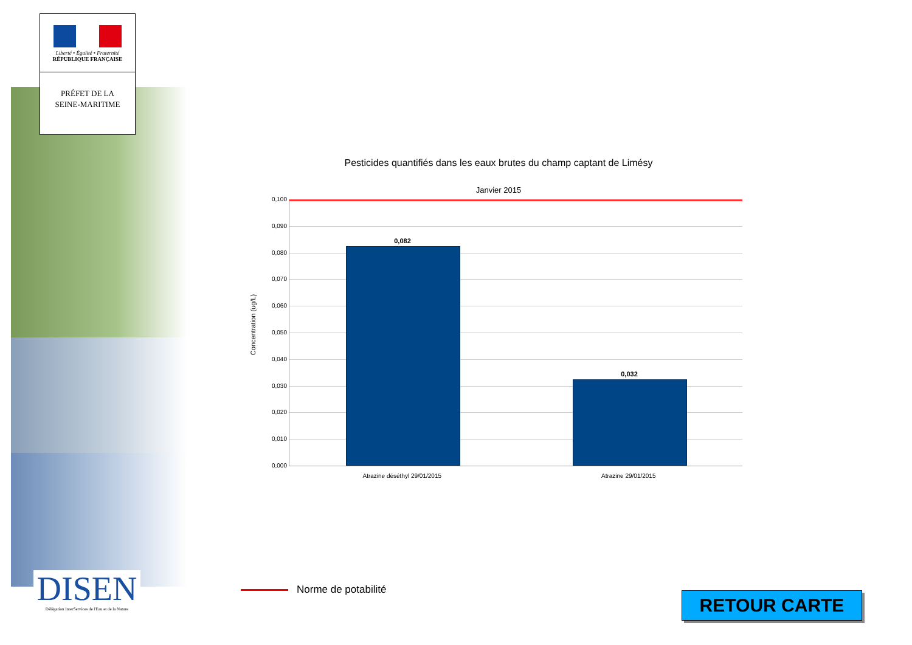Liberté • Égalité • Fraternité
RÉPUBLIQUE FRANÇAISE
PRÉFET DE LA
SEINE-MARITIME
DISEN
Délégation InterServices de l'Eau et de la Nature
Pesticides quantifiés dans les eaux brutes du champ captant de Limésy
Janvier 2015
Concentration (ug/L)
0,100
0,090
0,080
0,070
0,060
0,050
0,040
0,030
0,020
0,010
0,000
0,082
0,032
Atrazine déséthyl 29/01/2015 Atrazine 29/01/2015
Norme de potabilité
RETOUR CARTE